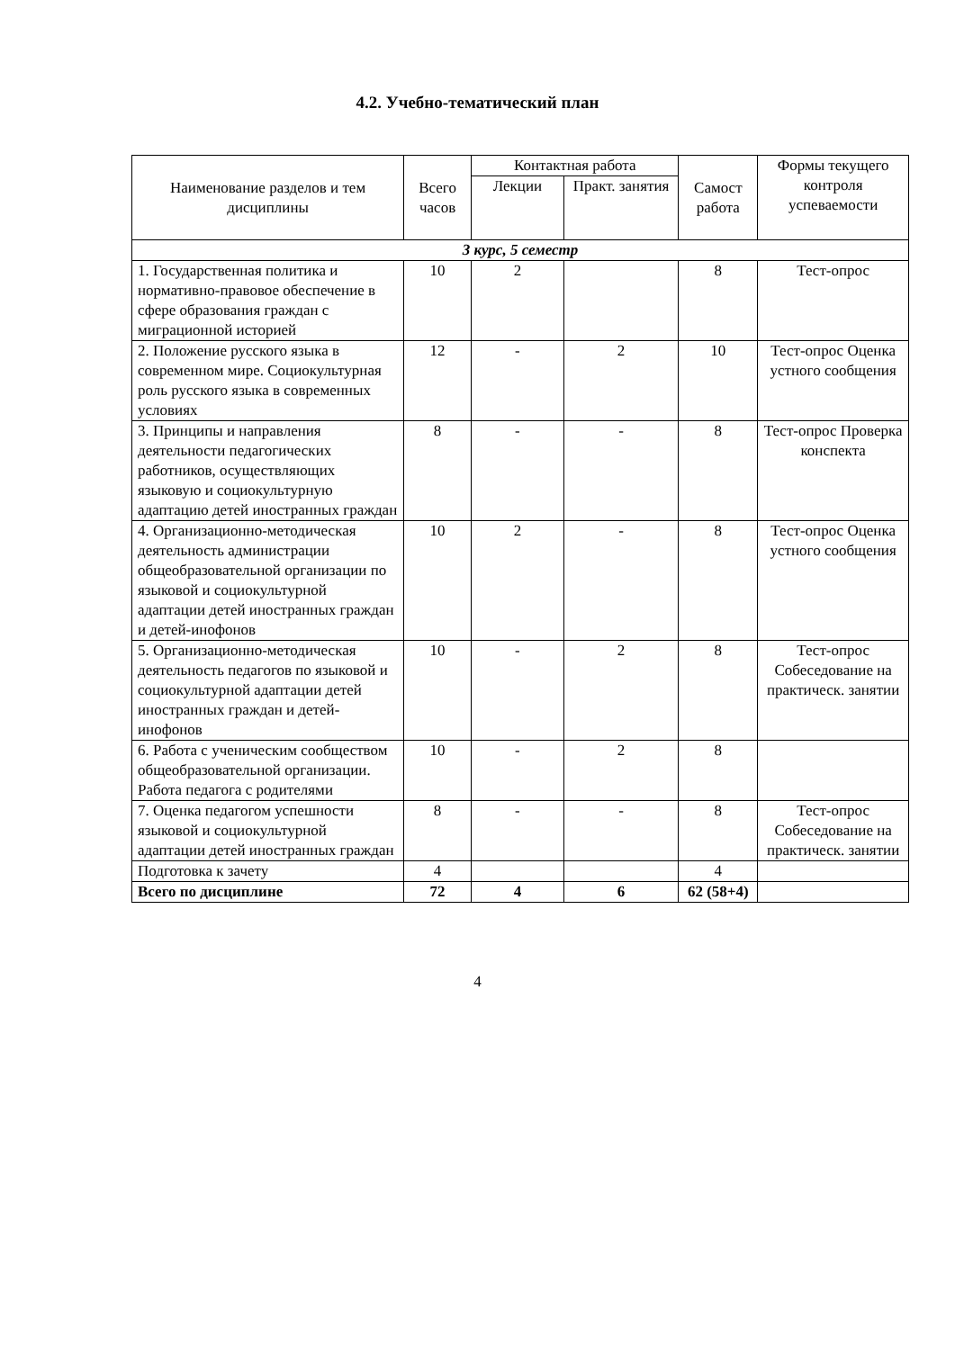4.2. Учебно-тематический план
| Наименование разделов и тем дисциплины | Всего часов | Контактная работа | | Самост работа | Формы текущего контроля успеваемости |
| --- | --- | --- | --- | --- | --- |
| | | Лекции | Практ. занятия | | |
| 3 курс, 5 семестр | | | | | |
| 1. Государственная политика и нормативно-правовое обеспечение в сфере образования граждан с миграционной историей | 10 | 2 | | 8 | Тест-опрос |
| 2. Положение русского языка в современном мире. Социокультурная роль русского языка в современных условиях | 12 | - | 2 | 10 | Тест-опрос Оценка устного сообщения |
| 3. Принципы и направления деятельности педагогических работников, осуществляющих языковую и социокультурную адаптацию детей иностранных граждан | 8 | - | - | 8 | Тест-опрос Проверка конспекта |
| 4. Организационно-методическая деятельность администрации общеобразовательной организации по языковой и социокультурной адаптации детей иностранных граждан и детей-инофонов | 10 | 2 | - | 8 | Тест-опрос Оценка устного сообщения |
| 5. Организационно-методическая деятельность педагогов по языковой и социокультурной адаптации детей иностранных граждан и детей-инофонов | 10 | - | 2 | 8 | Тест-опрос Собеседование на практическ. занятии |
| 6. Работа с ученическим сообществом общеобразовательной организации. Работа педагога с родителями | 10 | - | 2 | 8 | |
| 7. Оценка педагогом успешности языковой и социокультурной адаптации детей иностранных граждан | 8 | - | - | 8 | Тест-опрос Собеседование на практическ. занятии |
| Подготовка к зачету | 4 | | | 4 | |
| Всего по дисциплине | 72 | 4 | 6 | 62 (58+4) | |
4